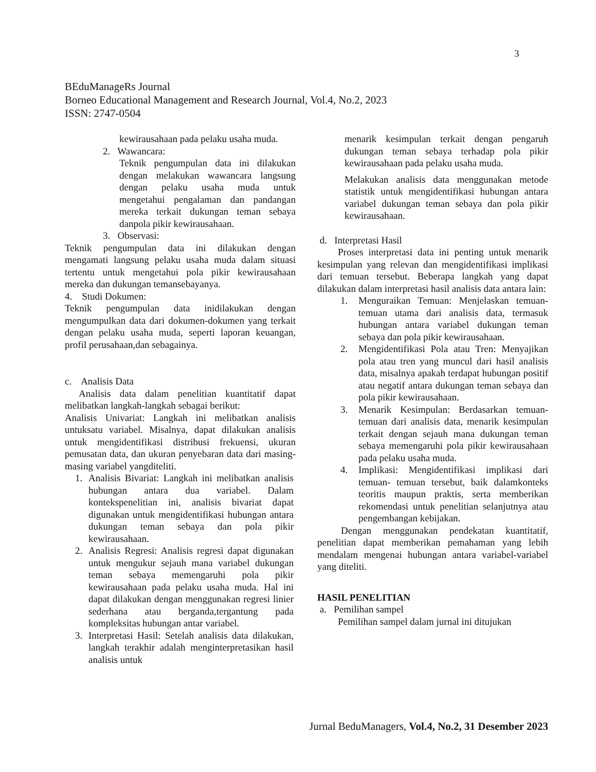3
BEduManageRs Journal
Borneo Educational Management and Research Journal, Vol.4, No.2, 2023
ISSN: 2747-0504
kewirausahaan pada pelaku usaha muda.
2. Wawancara:
Teknik pengumpulan data ini dilakukan dengan melakukan wawancara langsung dengan pelaku usaha muda untuk mengetahui pengalaman dan pandangan mereka terkait dukungan teman sebaya danpola pikir kewirausahaan.
3. Observasi:
Teknik pengumpulan data ini dilakukan dengan mengamati langsung pelaku usaha muda dalam situasi tertentu untuk mengetahui pola pikir kewirausahaan mereka dan dukungan temansebayanya.
4. Studi Dokumen:
Teknik pengumpulan data inidilakukan dengan mengumpulkan data dari dokumen-dokumen yang terkait dengan pelaku usaha muda, seperti laporan keuangan, profil perusahaan,dan sebagainya.
c. Analisis Data
Analisis data dalam penelitian kuantitatif dapat melibatkan langkah-langkah sebagai berikut:
Analisis Univariat: Langkah ini melibatkan analisis untuksatu variabel. Misalnya, dapat dilakukan analisis untuk mengidentifikasi distribusi frekuensi, ukuran pemusatan data, dan ukuran penyebaran data dari masing-masing variabel yangditeliti.
1. Analisis Bivariat: Langkah ini melibatkan analisis hubungan antara dua variabel. Dalam kontekspenelitian ini, analisis bivariat dapat digunakan untuk mengidentifikasi hubungan antara dukungan teman sebaya dan pola pikir kewirausahaan.
2. Analisis Regresi: Analisis regresi dapat digunakan untuk mengukur sejauh mana variabel dukungan teman sebaya memengaruhi pola pikir kewirausahaan pada pelaku usaha muda. Hal ini dapat dilakukan dengan menggunakan regresi linier sederhana atau berganda,tergantung pada kompleksitas hubungan antar variabel.
3. Interpretasi Hasil: Setelah analisis data dilakukan, langkah terakhir adalah menginterpretasikan hasil analisis untuk
menarik kesimpulan terkait dengan pengaruh dukungan teman sebaya terhadap pola pikir kewirausahaan pada pelaku usaha muda.
Melakukan analisis data menggunakan metode statistik untuk mengidentifikasi hubungan antara variabel dukungan teman sebaya dan pola pikir kewirausahaan.
d. Interpretasi Hasil
Proses interpretasi data ini penting untuk menarik kesimpulan yang relevan dan mengidentifikasi implikasi dari temuan tersebut. Beberapa langkah yang dapat dilakukan dalam interpretasi hasil analisis data antara lain:
1. Menguraikan Temuan: Menjelaskan temuan-temuan utama dari analisis data, termasuk hubungan antara variabel dukungan teman sebaya dan pola pikir kewirausahaan.
2. Mengidentifikasi Pola atau Tren: Menyajikan pola atau tren yang muncul dari hasil analisis data, misalnya apakah terdapat hubungan positif atau negatif antara dukungan teman sebaya dan pola pikir kewirausahaan.
3. Menarik Kesimpulan: Berdasarkan temuan-temuan dari analisis data, menarik kesimpulan terkait dengan sejauh mana dukungan teman sebaya memengaruhi pola pikir kewirausahaan pada pelaku usaha muda.
4. Implikasi: Mengidentifikasi implikasi dari temuan- temuan tersebut, baik dalamkonteks teoritis maupun praktis, serta memberikan rekomendasi untuk penelitian selanjutnya atau pengembangan kebijakan.
Dengan menggunakan pendekatan kuantitatif, penelitian dapat memberikan pemahaman yang lebih mendalam mengenai hubungan antara variabel-variabel yang diteliti.
HASIL PENELITIAN
a. Pemilihan sampel
Pemilihan sampel dalam jurnal ini ditujukan
Jurnal BeduManagers, Vol.4, No.2, 31 Desember 2023